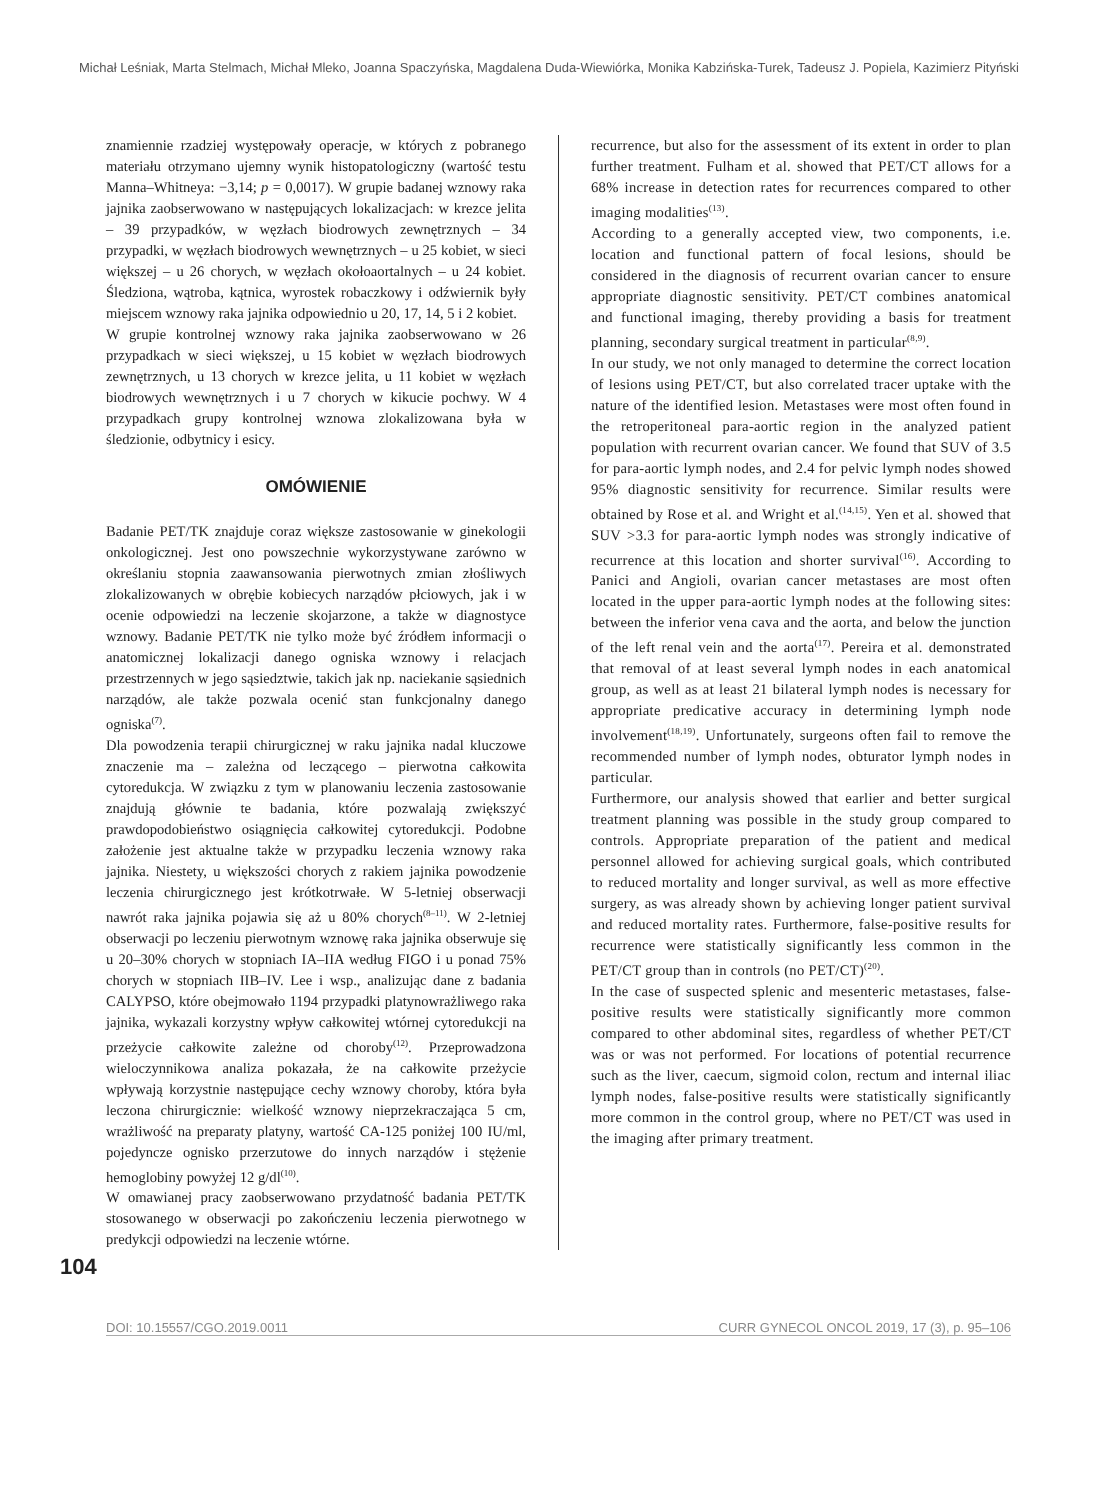Michał Leśniak, Marta Stelmach, Michał Mleko, Joanna Spaczyńska, Magdalena Duda-Wiewiórka, Monika Kabzińska-Turek, Tadeusz J. Popiela, Kazimierz Pityński
znamiennie rzadziej występowały operacje, w których z pobranego materiału otrzymano ujemny wynik histopatologiczny (wartość testu Manna–Whitneya: −3,14; p = 0,0017). W grupie badanej wznowy raka jajnika zaobserwowano w następujących lokalizacjach: w krezce jelita – 39 przypadków, w węzłach biodrowych zewnętrznych – 34 przypadki, w węzłach biodrowych wewnętrznych – u 25 kobiet, w sieci większej – u 26 chorych, w węzłach okołoaortalnych – u 24 kobiet. Śledziona, wątroba, kątnica, wyrostek robaczkowy i odźwiernik były miejscem wznowy raka jajnika odpowiednio u 20, 17, 14, 5 i 2 kobiet.
W grupie kontrolnej wznowy raka jajnika zaobserwowano w 26 przypadkach w sieci większej, u 15 kobiet w węzłach biodrowych zewnętrznych, u 13 chorych w krezce jelita, u 11 kobiet w węzłach biodrowych wewnętrznych i u 7 chorych w kikucie pochwy. W 4 przypadkach grupy kontrolnej wznowa zlokalizowana była w śledzionie, odbytnicy i esicy.
OMÓWIENIE
Badanie PET/TK znajduje coraz większe zastosowanie w ginekologii onkologicznej. Jest ono powszechnie wykorzystywane zarówno w określaniu stopnia zaawansowania pierwotnych zmian złośliwych zlokalizowanych w obrębie kobiecych narządów płciowych, jak i w ocenie odpowiedzi na leczenie skojarzone, a także w diagnostyce wznowy. Badanie PET/TK nie tylko może być źródłem informacji o anatomicznej lokalizacji danego ogniska wznowy i relacjach przestrzennych w jego sąsiedztwie, takich jak np. naciekanie sąsiednich narządów, ale także pozwala ocenić stan funkcjonalny danego ogniska<sup>(7)</sup>.
Dla powodzenia terapii chirurgicznej w raku jajnika nadal kluczowe znaczenie ma – zależna od leczącego – pierwotna całkowita cytoredukcja. W związku z tym w planowaniu leczenia zastosowanie znajdują głównie te badania, które pozwalają zwiększyć prawdopodobieństwo osiągnięcia całkowitej cytoredukcji. Podobne założenie jest aktualne także w przypadku leczenia wznowy raka jajnika. Niestety, u większości chorych z rakiem jajnika powodzenie leczenia chirurgicznego jest krótkotrwałe. W 5-letniej obserwacji nawrót raka jajnika pojawia się aż u 80% chorych<sup>(8–11)</sup>. W 2-letniej obserwacji po leczeniu pierwotnym wznowę raka jajnika obserwuje się u 20–30% chorych w stopniach IA–IIA według FIGO i u ponad 75% chorych w stopniach IIB–IV. Lee i wsp., analizując dane z badania CALYPSO, które obejmowało 1194 przypadki platynowrażliwego raka jajnika, wykazali korzystny wpływ całkowitej wtórnej cytoredukcji na przeżycie całkowite zależne od choroby<sup>(12)</sup>. Przeprowadzona wieloczynnikowa analiza pokazała, że na całkowite przeżycie wpływają korzystnie następujące cechy wznowy choroby, która była leczona chirurgicznie: wielkość wznowy nieprzekraczająca 5 cm, wrażliwość na preparaty platyny, wartość CA-125 poniżej 100 IU/ml, pojedyncze ognisko przerzutowe do innych narządów i stężenie hemoglobiny powyżej 12 g/dl<sup>(10)</sup>.
W omawianej pracy zaobserwowano przydatność badania PET/TK stosowanego w obserwacji po zakończeniu leczenia pierwotnego w predykcji odpowiedzi na leczenie wtórne.
recurrence, but also for the assessment of its extent in order to plan further treatment. Fulham et al. showed that PET/CT allows for a 68% increase in detection rates for recurrences compared to other imaging modalities<sup>(13)</sup>.
According to a generally accepted view, two components, i.e. location and functional pattern of focal lesions, should be considered in the diagnosis of recurrent ovarian cancer to ensure appropriate diagnostic sensitivity. PET/CT combines anatomical and functional imaging, thereby providing a basis for treatment planning, secondary surgical treatment in particular<sup>(8,9)</sup>.
In our study, we not only managed to determine the correct location of lesions using PET/CT, but also correlated tracer uptake with the nature of the identified lesion. Metastases were most often found in the retroperitoneal para-aortic region in the analyzed patient population with recurrent ovarian cancer. We found that SUV of 3.5 for para-aortic lymph nodes, and 2.4 for pelvic lymph nodes showed 95% diagnostic sensitivity for recurrence. Similar results were obtained by Rose et al. and Wright et al.<sup>(14,15)</sup>. Yen et al. showed that SUV >3.3 for para-aortic lymph nodes was strongly indicative of recurrence at this location and shorter survival<sup>(16)</sup>. According to Panici and Angioli, ovarian cancer metastases are most often located in the upper para-aortic lymph nodes at the following sites: between the inferior vena cava and the aorta, and below the junction of the left renal vein and the aorta<sup>(17)</sup>. Pereira et al. demonstrated that removal of at least several lymph nodes in each anatomical group, as well as at least 21 bilateral lymph nodes is necessary for appropriate predicative accuracy in determining lymph node involvement<sup>(18,19)</sup>. Unfortunately, surgeons often fail to remove the recommended number of lymph nodes, obturator lymph nodes in particular.
Furthermore, our analysis showed that earlier and better surgical treatment planning was possible in the study group compared to controls. Appropriate preparation of the patient and medical personnel allowed for achieving surgical goals, which contributed to reduced mortality and longer survival, as well as more effective surgery, as was already shown by achieving longer patient survival and reduced mortality rates. Furthermore, false-positive results for recurrence were statistically significantly less common in the PET/CT group than in controls (no PET/CT)<sup>(20)</sup>.
In the case of suspected splenic and mesenteric metastases, false-positive results were statistically significantly more common compared to other abdominal sites, regardless of whether PET/CT was or was not performed. For locations of potential recurrence such as the liver, caecum, sigmoid colon, rectum and internal iliac lymph nodes, false-positive results were statistically significantly more common in the control group, where no PET/CT was used in the imaging after primary treatment.
104
DOI: 10.15557/CGO.2019.0011 CURR GYNECOL ONCOL 2019, 17 (3), p. 95–106